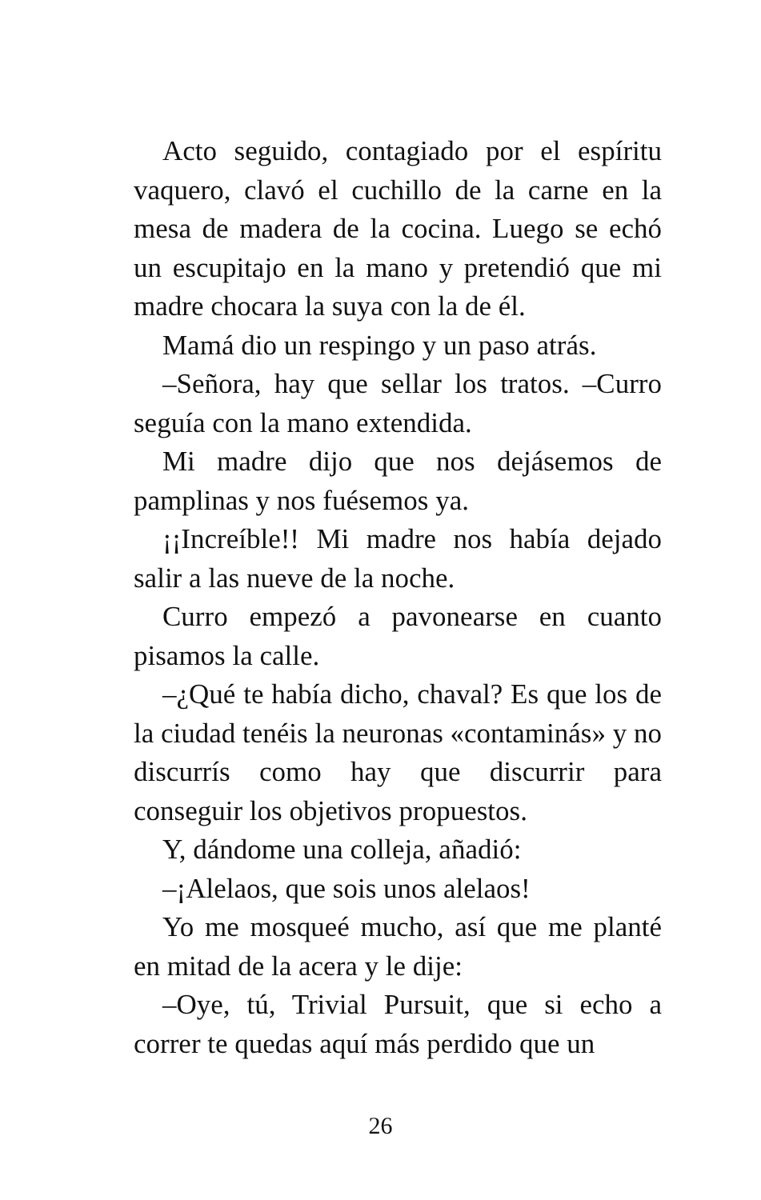Acto seguido, contagiado por el espíritu vaquero, clavó el cuchillo de la carne en la mesa de madera de la cocina. Luego se echó un escupitajo en la mano y pretendió que mi madre chocara la suya con la de él.
Mamá dio un respingo y un paso atrás.
–Señora, hay que sellar los tratos. –Curro seguía con la mano extendida.
Mi madre dijo que nos dejásemos de pamplinas y nos fuésemos ya.
¡¡Increíble!! Mi madre nos había dejado salir a las nueve de la noche.
Curro empezó a pavonearse en cuanto pisamos la calle.
–¿Qué te había dicho, chaval? Es que los de la ciudad tenéis la neuronas «contaminás» y no discurrís como hay que discurrir para conseguir los objetivos propuestos.
Y, dándome una colleja, añadió:
–¡Alelaos, que sois unos alelaos!
Yo me mosqueé mucho, así que me planté en mitad de la acera y le dije:
–Oye, tú, Trivial Pursuit, que si echo a correr te quedas aquí más perdido que un
26